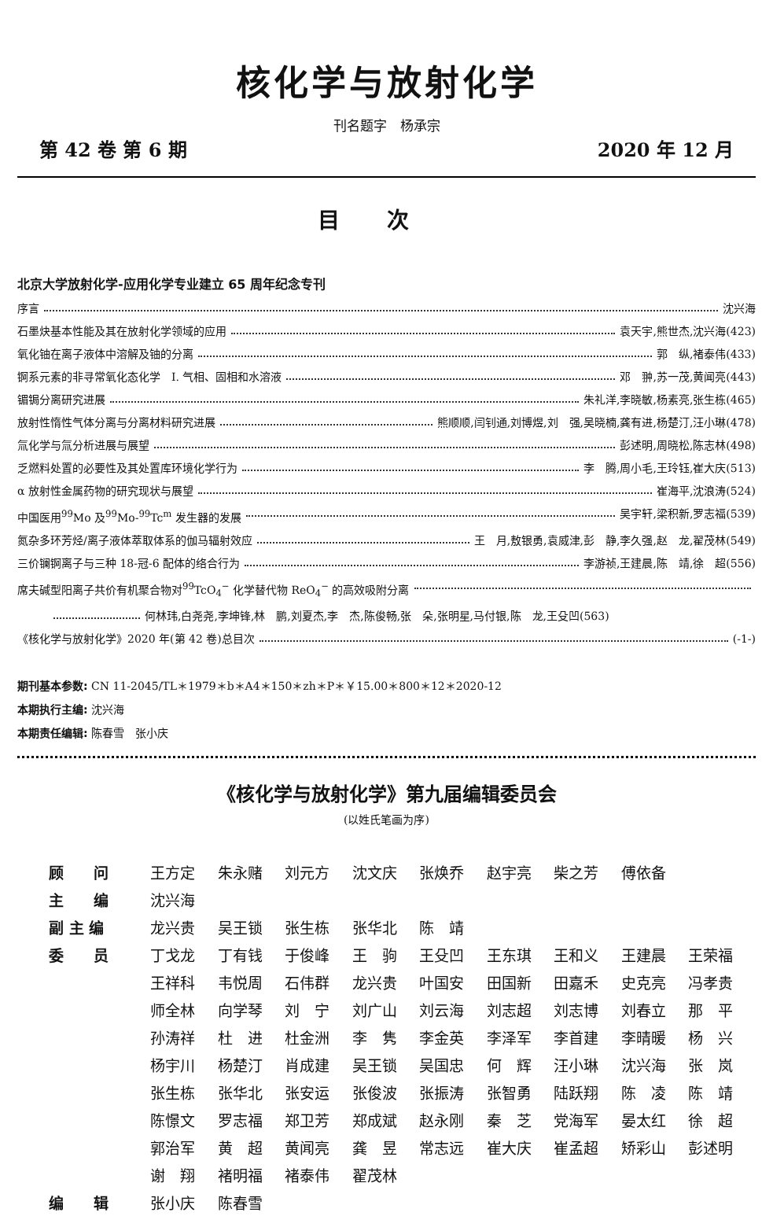核化学与放射化学
刊名题字　杨承宗
第 42 卷 第 6 期 2020 年 12 月
目次
北京大学放射化学-应用化学专业建立 65 周年纪念专刊
序言 沈兴海
石墨炔基本性能及其在放射化学领域的应用 袁天宇,熊世杰,沈兴海(423)
氧化铀在离子液体中溶解及铀的分离 郭　纵,褚泰伟(433)
锕系元素的非寻常氧化态化学　Ⅰ. 气相、固相和水溶液 邓　翀,苏一茂,黄闻亮(443)
镅锔分离研究进展 朱礼洋,李晓敏,杨素亮,张生栋(465)
放射性惰性气体分离与分离材料研究进展 熊顺顺,闫钊通,刘博煜,刘　强,吴晓楠,龚有进,杨楚汀,汪小琳(478)
氚化学与氚分析进展与展望 彭述明,周晓松,陈志林(498)
乏燃料处置的必要性及其处置库环境化学行为 李　腾,周小毛,王玲钰,崔大庆(513)
α 放射性金属药物的研究现状与展望 崔海平,沈浪涛(524)
中国医用<sup>99</sup>Mo 及<sup>99</sup>Mo-<sup>99</sup>Tc<sup>m</sup> 发生器的发展 吴宇轩,梁积新,罗志福(539)
氮杂多环芳烃/离子液体萃取体系的伽马辐射效应 王　月,敖银勇,袁威津,彭　静,李久强,赵　龙,翟茂林(549)
三价镧锕离子与三种 18-冠-6 配体的络合行为 李游祯,王建晨,陈　靖,徐　超(556)
席夫碱型阳离子共价有机聚合物对<sup>99</sup>TcO<sub>4</sub><sup>−</sup> 化学替代物 ReO<sub>4</sub><sup>−</sup> 的高效吸附分离
何林玮,白尧尧,李坤锋,林　鹏,刘夏杰,李　杰,陈俊畅,张　朵,张明星,马付银,陈　龙,王殳凹(563)
《核化学与放射化学》2020 年(第 42 卷)总目次 (-1-)
期刊基本参数: CN 11-2045/TL＊1979＊b＊A4＊150＊zh＊P＊￥15.00＊800＊12＊2020-12
本期执行主编: 沈兴海
本期责任编辑: 陈春雪　张小庆
《核化学与放射化学》第九届编辑委员会
(以姓氏笔画为序)
| 顾 问 | 王方定 | 朱永赌 | 刘元方 | 沈文庆 | 张焕乔 | 赵宇亮 | 柴之芳 | 傅依备 | |
| 主 编 | 沈兴海 | | | | | | | | |
| 副 主 编 | 龙兴贵 | 吴王锁 | 张生栋 | 张华北 | 陈 靖 | | | | |
| 委 员 | 丁戈龙 | 丁有钱 | 于俊峰 | 王 驹 | 王殳凹 | 王东琪 | 王和义 | 王建晨 | 王荣福 |
| | 王祥科 | 韦悦周 | 石伟群 | 龙兴贵 | 叶国安 | 田国新 | 田嘉禾 | 史克亮 | 冯孝贵 |
| | 师全林 | 向学琴 | 刘 宁 | 刘广山 | 刘云海 | 刘志超 | 刘志博 | 刘春立 | 那 平 |
| | 孙涛祥 | 杜 进 | 杜金洲 | 李 隽 | 李金英 | 李泽军 | 李首建 | 李晴暖 | 杨 兴 |
| | 杨宇川 | 杨楚汀 | 肖成建 | 吴王锁 | 吴国忠 | 何 辉 | 汪小琳 | 沈兴海 | 张 岚 |
| | 张生栋 | 张华北 | 张安运 | 张俊波 | 张振涛 | 张智勇 | 陆跃翔 | 陈 凌 | 陈 靖 |
| | 陈憬文 | 罗志福 | 郑卫芳 | 郑成斌 | 赵永刚 | 秦 芝 | 党海军 | 晏太红 | 徐 超 |
| | 郭治军 | 黄 超 | 黄闻亮 | 龚 昱 | 常志远 | 崔大庆 | 崔孟超 | 矫彩山 | 彭述明 |
| | 谢 翔 | 褚明福 | 褚泰伟 | 翟茂林 | | | | | |
| 编 辑 | 张小庆 | 陈春雪 | | | | | | | |